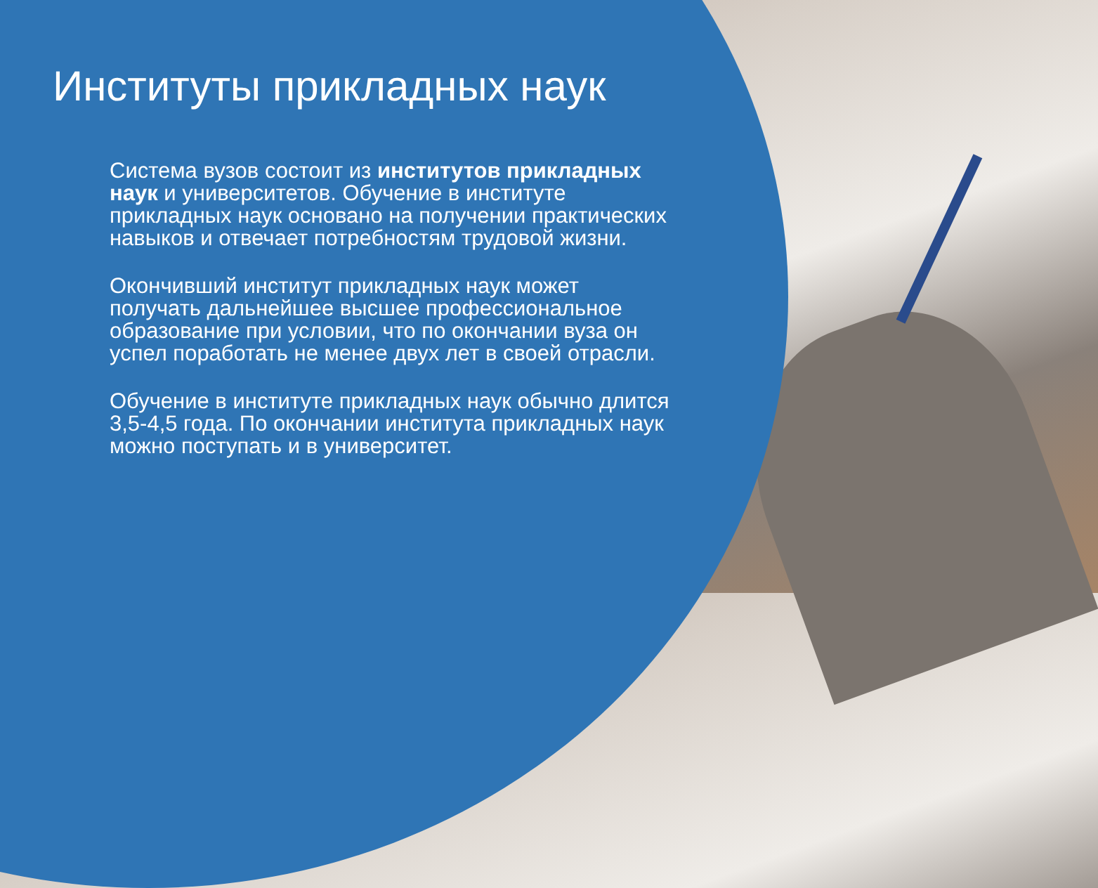Институты прикладных наук
Система вузов состоит из институтов прикладных наук и университетов. Обучение в институте прикладных наук основано на получении практических навыков и отвечает потребностям трудовой жизни.
Окончивший институт прикладных наук может получать дальнейшее высшее профессиональное образование при условии, что по окончании вуза он успел поработать не менее двух лет в своей отрасли.
Обучение в институте прикладных наук обычно длится 3,5-4,5 года. По окончании института прикладных наук можно поступать и в университет.